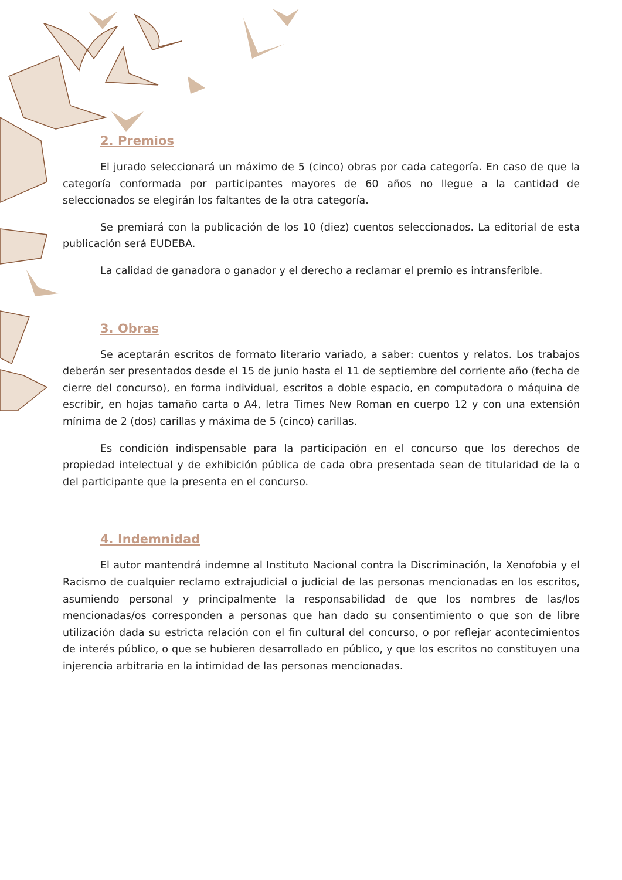2. Premios
El jurado seleccionará un máximo de 5 (cinco) obras por cada categoría. En caso de que la categoría conformada por participantes mayores de 60 años no llegue a la cantidad de seleccionados se elegirán los faltantes de la otra categoría.
Se premiará con la publicación de los 10 (diez) cuentos seleccionados. La editorial de esta publicación será EUDEBA.
La calidad de ganadora o ganador y el derecho a reclamar el premio es intransferible.
3. Obras
Se aceptarán escritos de formato literario variado, a saber: cuentos y relatos. Los trabajos deberán ser presentados desde el 15 de junio hasta el 11 de septiembre del corriente año (fecha de cierre del concurso), en forma individual, escritos a doble espacio, en computadora o máquina de escribir, en hojas tamaño carta o A4, letra Times New Roman en cuerpo 12 y con una extensión mínima de 2 (dos) carillas y máxima de 5 (cinco) carillas.
Es condición indispensable para la participación en el concurso que los derechos de propiedad intelectual y de exhibición pública de cada obra presentada sean de titularidad de la o del participante que la presenta en el concurso.
4. Indemnidad
El autor mantendrá indemne al Instituto Nacional contra la Discriminación, la Xenofobia y el Racismo de cualquier reclamo extrajudicial o judicial de las personas mencionadas en los escritos, asumiendo personal y principalmente la responsabilidad de que los nombres de las/los mencionadas/os corresponden a personas que han dado su consentimiento o que son de libre utilización dada su estricta relación con el fin cultural del concurso, o por reflejar acontecimientos de interés público, o que se hubieren desarrollado en público, y que los escritos no constituyen una injerencia arbitraria en la intimidad de las personas mencionadas.